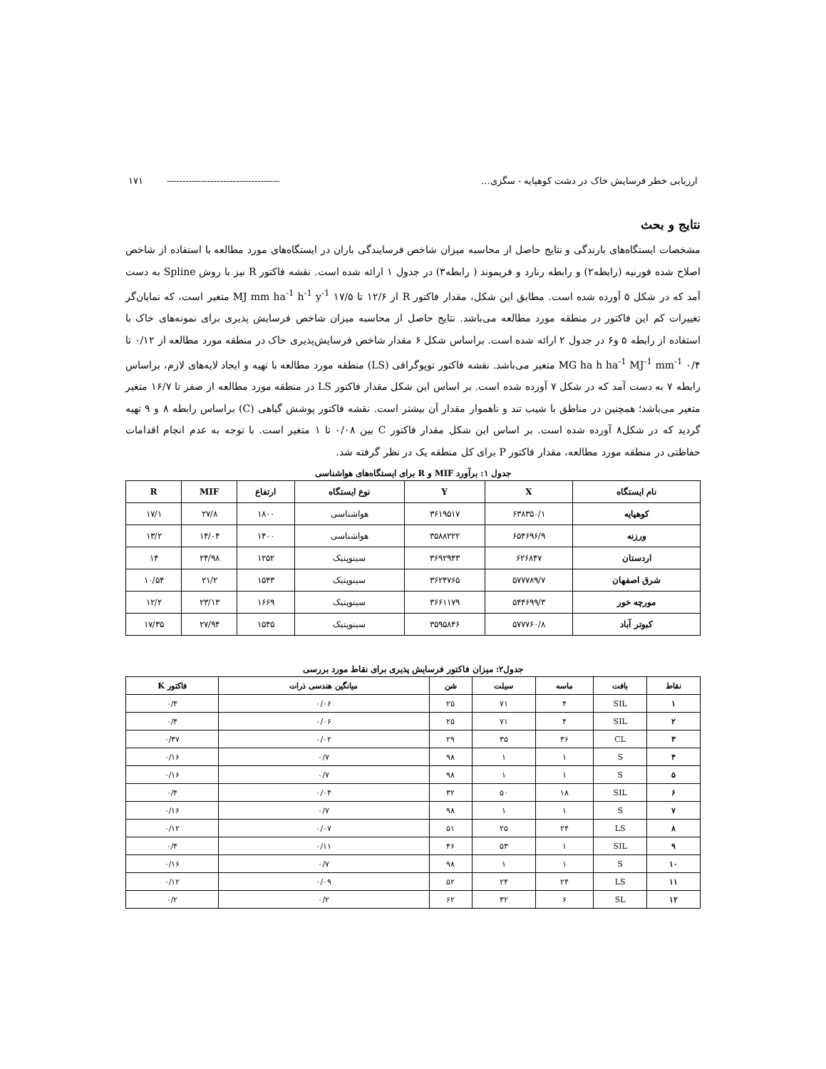ارزیابی خطر فرسایش خاک در دشت کوهپایه - سگزی... ------------------------------------ ۱۷۱
نتایج و بحث
مشخصات ایستگاه‌های بارندگی و نتایج حاصل از محاسبه میزان شاخص فرسایندگی باران در ایستگاه‌های مورد مطالعه با استفاده از شاخص اصلاح شده فورنیه (رابطه۲) و رابطه رنارد و فریموند ( رابطه۳) در جدول ۱ ارائه شده است. نقشه فاکتور R نیز با روش Spline به دست آمد که در شکل ۵ آورده شده است. مطابق این شکل، مقدار فاکتور R از ۱۲/۶ تا ۱۷/۵ MJ mm ha<sup>-1</sup> h<sup>-1</sup> y<sup>-1</sup> متغیر است، که نمایان‌گر تغییرات کم این فاکتور در منطقه مورد مطالعه می‌باشد. نتایج حاصل از محاسبه میزان شاخص فرسایش پذیری برای نمونه‌های خاک با استفاده از رابطه ۵ و۶ در جدول ۲ ارائه شده است. براساس شکل ۶ مقدار شاخص فرسایش‌پذیری خاک در منطقه مورد مطالعه از ۰/۱۲ تا ۰/۴ MG ha h ha<sup>-1</sup> MJ<sup>-1</sup> mm<sup>-1</sup> متغیر می‌باشد. نقشه فاکتور توپوگرافی (LS) منطقه مورد مطالعه با تهیه و ایجاد لایه‌های لازم، براساس رابطه ۷ به دست آمد که در شکل ۷ آورده شده است. بر اساس این شکل مقدار فاکتور LS در منطقه مورد مطالعه از صفر تا ۱۶/۷ متغیر متغیر می‌باشد؛ همچنین در مناطق با شیب تند و ناهموار مقدار آن بیشتر است. نقشه فاکتور پوشش گیاهی (C) براساس رابطه ۸ و ۹ تهیه گردید که در شکل۸ آورده شده است. بر اساس این شکل مقدار فاکتور C بین ۰/۰۸ تا ۱ متغیر است. با توجه به عدم انجام اقدامات حفاظتی در منطقه مورد مطالعه، مقدار فاکتور P برای کل منطقه یک در نظر گرفته شد.
جدول ۱: برآورد MIF و R برای ایستگاه‌های هواشناسی
| نام ایستگاه | X | Y | نوع ایستگاه | ارتفاع | MIF | R |
| --- | --- | --- | --- | --- | --- | --- |
| کوهپایه | ۶۳۸۳۵۰/۱ | ۳۶۱۹۵۱۷ | هواشناسی | ۱۸۰۰ | ۲۷/۸ | ۱۷/۱ |
| ورزنه | ۶۵۴۶۹۶/۹ | ۳۵۸۸۲۲۲ | هواشناسی | ۱۴۰۰ | ۱۴/۰۴ | ۱۳/۲ |
| اردستان | ۶۲۶۸۴۷ | ۳۶۹۲۹۴۳ | سینوپتیک | ۱۲۵۲ | ۲۴/۹۸ | ۱۴ |
| شرق اصفهان | ۵۷۷۷۸۹/۷ | ۳۶۲۴۷۶۵ | سینوپتیک | ۱۵۴۳ | ۲۱/۲ | ۱۰/۵۴ |
| مورچه خور | ۵۴۴۶۹۹/۳ | ۳۶۶۱۱۷۹ | سینوپتیک | ۱۶۶۹ | ۲۳/۱۳ | ۱۲/۲ |
| کبوتر آباد | ۵۷۷۷۶۰/۸ | ۳۵۹۵۸۴۶ | سینوپتیک | ۱۵۴۵ | ۲۷/۹۴ | ۱۷/۳۵ |
جدول۲: میزان فاکتور فرسایش پذیری برای نقاط مورد بررسی
| نقاط | بافت | ماسه | سیلت | شن | میانگین هندسی ذرات | فاکتور K |
| --- | --- | --- | --- | --- | --- | --- |
| ۱ | SIL | ۴ | ۷۱ | ۲۵ | ۰/۰۶ | ۰/۴ |
| ۲ | SIL | ۴ | ۷۱ | ۲۵ | ۰/۰۶ | ۰/۴ |
| ۳ | CL | ۳۶ | ۳۵ | ۲۹ | ۰/۰۲ | ۰/۳۷ |
| ۴ | S | ۱ | ۱ | ۹۸ | ۰/۷ | ۰/۱۶ |
| ۵ | S | ۱ | ۱ | ۹۸ | ۰/۷ | ۰/۱۶ |
| ۶ | SIL | ۱۸ | ۵۰ | ۳۲ | ۰/۰۴ | ۰/۴ |
| ۷ | S | ۱ | ۱ | ۹۸ | ۰/۷ | ۰/۱۶ |
| ۸ | LS | ۲۴ | ۲۵ | ۵۱ | ۰/۰۷ | ۰/۱۲ |
| ۹ | SIL | ۱ | ۵۳ | ۴۶ | ۰/۱۱ | ۰/۴ |
| ۱۰ | S | ۱ | ۱ | ۹۸ | ۰/۷ | ۰/۱۶ |
| ۱۱ | LS | ۲۴ | ۲۴ | ۵۲ | ۰/۰۹ | ۰/۱۲ |
| ۱۲ | SL | ۶ | ۳۲ | ۶۲ | ۰/۲ | ۰/۲ |